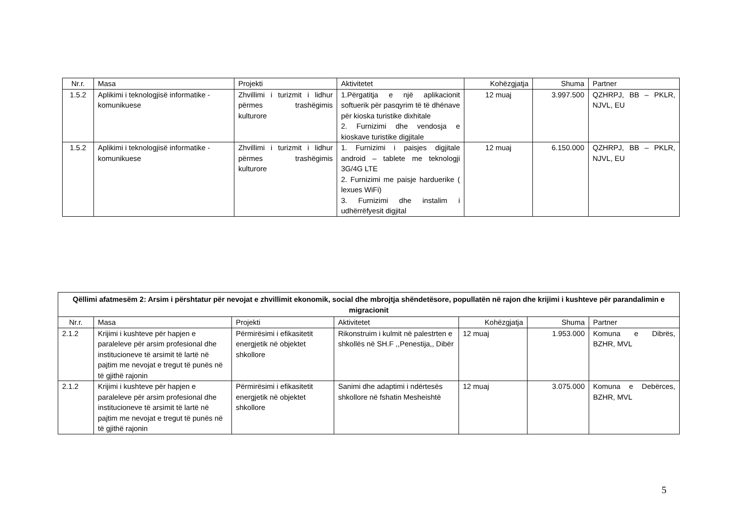| Nr.r. | Masa | Projekti | Aktivitetet | Kohëzgjatja | Shuma | Partner |
| --- | --- | --- | --- | --- | --- | --- |
| 1.5.2 | Aplikimi i teknologjisë informatike - komunikuese | Zhvillimi i turizmit i lidhur përmes trashëgimis kulturore | 1.Përgatitja e një aplikacionit softuerik për pasqyrim të të dhënave për kioska turistike dixhitale 2. Furnizimi dhe vendosja e kioskave turistike digjitale | 12 muaj | 3.997.500 | QZHRPJ, BB – PKLR, NJVL, EU |
| 1.5.2 | Aplikimi i teknologjisë informatike - komunikuese | Zhvillimi i turizmit i lidhur përmes trashëgimis kulturore | 1. Furnizimi i paisjes digjitale android – tablete me teknologji 3G/4G LTE 2. Furnizimi me paisje harduerike ( lexues WiFi) 3. Furnizimi dhe instalim i udhërrëfyesit digjital | 12 muaj | 6.150.000 | QZHRPJ, BB – PKLR, NJVL, EU |
| Qëllimi afatmesëm 2: Arsim i përshtatur për nevojat e zhvillimit ekonomik, social dhe mbrojtja shëndetësore, popullatën në rajon dhe krijimi i kushteve për parandalimin e migracionit | | | | | | |
| --- | --- | --- | --- | --- | --- | --- |
| Nr.r. | Masa | Projekti | Aktivitetet | Kohëzgjatja | Shuma | Partner |
| 2.1.2 | Krijimi i kushteve për hapjen e paraleleve për arsim profesional dhe institucioneve të arsimit të lartë në pajtim me nevojat e tregut të punës në të gjithë rajonin | Përmirësimi i efikasitetit energjetik në objektet shkollore | Rikonstruim i kulmit në palestrten e shkollës në SH.F ,,Penestija,, Dibër | 12 muaj | 1.953.000 | Komuna e Dibrës, BZHR, MVL |
| 2.1.2 | Krijimi i kushteve për hapjen e paraleleve për arsim profesional dhe institucioneve të arsimit të lartë në pajtim me nevojat e tregut të punës në të gjithë rajonin | Përmirësimi i efikasitetit energjetik në objektet shkollore | Sanimi dhe adaptimi i ndërtesës shkollore në fshatin Mesheishtë | 12 muaj | 3.075.000 | Komuna e Debërces, BZHR, MVL |
5